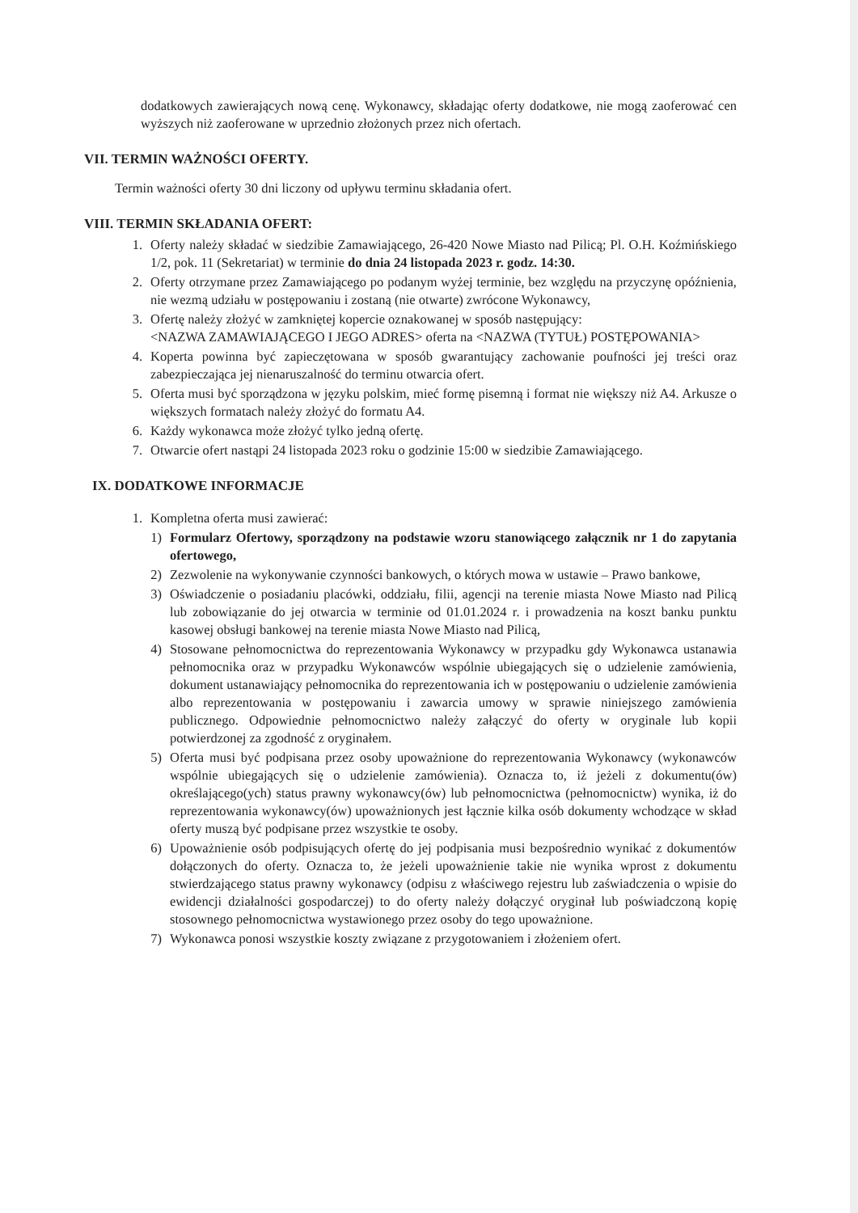dodatkowych zawierających nową cenę. Wykonawcy, składając oferty dodatkowe, nie mogą zaoferować cen wyższych niż zaoferowane w uprzednio złożonych przez nich ofertach.
VII. TERMIN WAŻNOŚCI OFERTY.
Termin ważności oferty 30 dni liczony od upływu terminu składania ofert.
VIII. TERMIN SKŁADANIA OFERT:
1. Oferty należy składać w siedzibie Zamawiającego, 26-420 Nowe Miasto nad Pilicą; Pl. O.H. Koźmińskiego 1/2, pok. 11 (Sekretariat) w terminie do dnia 24 listopada 2023 r. godz. 14:30.
2. Oferty otrzymane przez Zamawiającego po podanym wyżej terminie, bez względu na przyczynę opóźnienia, nie wezmą udziału w postępowaniu i zostaną (nie otwarte) zwrócone Wykonawcy,
3. Ofertę należy złożyć w zamkniętej kopercie oznakowanej w sposób następujący:
<NAZWA ZAMAWIAJĄCEGO I JEGO ADRES> oferta na <NAZWA (TYTUŁ) POSTĘPOWANIA>
4. Koperta powinna być zapieczętowana w sposób gwarantujący zachowanie poufności jej treści oraz zabezpieczająca jej nienaruszalność do terminu otwarcia ofert.
5. Oferta musi być sporządzona w języku polskim, mieć formę pisemną i format nie większy niż A4. Arkusze o większych formatach należy złożyć do formatu A4.
6. Każdy wykonawca może złożyć tylko jedną ofertę.
7. Otwarcie ofert nastąpi 24 listopada 2023 roku o godzinie 15:00 w siedzibie Zamawiającego.
IX. DODATKOWE INFORMACJE
1. Kompletna oferta musi zawierać:
1) Formularz Ofertowy, sporządzony na podstawie wzoru stanowiącego załącznik nr 1 do zapytania ofertowego,
2) Zezwolenie na wykonywanie czynności bankowych, o których mowa w ustawie – Prawo bankowe,
3) Oświadczenie o posiadaniu placówki, oddziału, filii, agencji na terenie miasta Nowe Miasto nad Pilicą lub zobowiązanie do jej otwarcia w terminie od 01.01.2024 r. i prowadzenia na koszt banku punktu kasowej obsługi bankowej na terenie miasta Nowe Miasto nad Pilicą,
4) Stosowane pełnomocnictwa do reprezentowania Wykonawcy w przypadku gdy Wykonawca ustanawia pełnomocnika oraz w przypadku Wykonawców wspólnie ubiegających się o udzielenie zamówienia, dokument ustanawiający pełnomocnika do reprezentowania ich w postępowaniu o udzielenie zamówienia albo reprezentowania w postępowaniu i zawarcia umowy w sprawie niniejszego zamówienia publicznego. Odpowiednie pełnomocnictwo należy załączyć do oferty w oryginale lub kopii potwierdzonej za zgodność z oryginałem.
5) Oferta musi być podpisana przez osoby upoważnione do reprezentowania Wykonawcy (wykonawców wspólnie ubiegających się o udzielenie zamówienia). Oznacza to, iż jeżeli z dokumentu(ów) określającego(ych) status prawny wykonawcy(ów) lub pełnomocnictwa (pełnomocnictw) wynika, iż do reprezentowania wykonawcy(ów) upoważnionych jest łącznie kilka osób dokumenty wchodzące w skład oferty muszą być podpisane przez wszystkie te osoby.
6) Upoważnienie osób podpisujących ofertę do jej podpisania musi bezpośrednio wynikać z dokumentów dołączonych do oferty. Oznacza to, że jeżeli upoważnienie takie nie wynika wprost z dokumentu stwierdzającego status prawny wykonawcy (odpisu z właściwego rejestru lub zaświadczenia o wpisie do ewidencji działalności gospodarczej) to do oferty należy dołączyć oryginał lub poświadczoną kopię stosownego pełnomocnictwa wystawionego przez osoby do tego upoważnione.
7) Wykonawca ponosi wszystkie koszty związane z przygotowaniem i złożeniem ofert.